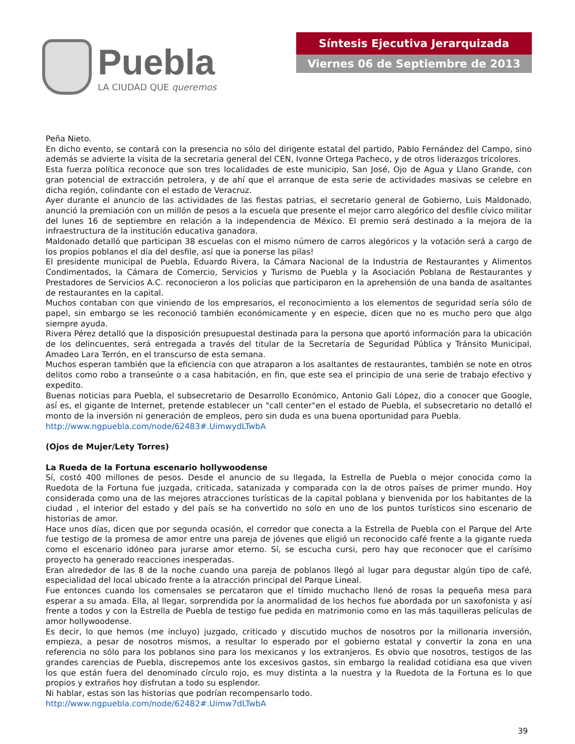Puebla
LA CIUDAD QUE queremos
Síntesis Ejecutiva Jerarquizada
Viernes 06 de Septiembre de 2013
Peña Nieto.
En dicho evento, se contará con la presencia no sólo del dirigente estatal del partido, Pablo Fernández del Campo, sino además se advierte la visita de la secretaria general del CEN, Ivonne Ortega Pacheco, y de otros liderazgos tricolores.
Esta fuerza política reconoce que son tres localidades de este municipio, San José, Ojo de Agua y Llano Grande, con gran potencial de extracción petrolera, y de ahí que el arranque de esta serie de actividades masivas se celebre en dicha región, colindante con el estado de Veracruz.
Ayer durante el anuncio de las actividades de las fiestas patrias, el secretario general de Gobierno, Luis Maldonado, anunció la premiación con un millón de pesos a la escuela que presente el mejor carro alegórico del desfile cívico militar del lunes 16 de septiembre en relación a la independencia de México. El premio será destinado a la mejora de la infraestructura de la institución educativa ganadora.
Maldonado detalló que participan 38 escuelas con el mismo número de carros alegóricos y la votación será a cargo de los propios poblanos el día del desfile, así que ia ponerse las pilas!
El presidente municipal de Puebla, Eduardo Rivera, la Cámara Nacional de la Industria de Restaurantes y Alimentos Condimentados, la Cámara de Comercio, Servicios y Turismo de Puebla y la Asociación Poblana de Restaurantes y Prestadores de Servicios A.C. reconocieron a los policías que participaron en la aprehensión de una banda de asaltantes de restaurantes en la capital.
Muchos contaban con que viniendo de los empresarios, el reconocimiento a los elementos de seguridad sería sólo de papel, sin embargo se les reconoció también económicamente y en especie, dicen que no es mucho pero que algo siempre ayuda.
Rivera Pérez detalló que la disposición presupuestal destinada para la persona que aportó información para la ubicación de los delincuentes, será entregada a través del titular de la Secretaría de Seguridad Pública y Tránsito Municipal, Amadeo Lara Terrón, en el transcurso de esta semana.
Muchos esperan también que la eficiencia con que atraparon a los asaltantes de restaurantes, también se note en otros delitos como robo a transeúnte o a casa habitación, en fin, que este sea el principio de una serie de trabajo efectivo y expedito.
Buenas noticias para Puebla, el subsecretario de Desarrollo Económico, Antonio Gali López, dio a conocer que Google, así es, el gigante de Internet, pretende establecer un "call center"en el estado de Puebla, el subsecretario no detalló el monto de la inversión ni generación de empleos, pero sin duda es una buena oportunidad para Puebla.
http://www.ngpuebla.com/node/62483#.UimwydLTwbA
(Ojos de Mujer/Lety Torres)
La Rueda de la Fortuna escenario hollywoodense
Sí, costó 400 millones de pesos. Desde el anuncio de su llegada, la Estrella de Puebla o mejor conocida como la Ruedota de la Fortuna fue juzgada, criticada, satanizada y comparada con la de otros países de primer mundo. Hoy considerada como una de las mejores atracciones turísticas de la capital poblana y bienvenida por los habitantes de la ciudad , el interior del estado y del país se ha convertido no solo en uno de los puntos turísticos sino escenario de historias de amor.
Hace unos días, dicen que por segunda ocasión, el corredor que conecta a la Estrella de Puebla con el Parque del Arte fue testigo de la promesa de amor entre una pareja de jóvenes que eligió un reconocido café frente a la gigante rueda como el escenario idóneo para jurarse amor eterno. Sí, se escucha cursi, pero hay que reconocer que el carísimo proyecto ha generado reacciones inesperadas.
Eran alrededor de las 8 de la noche cuando una pareja de poblanos llegó al lugar para degustar algún tipo de café, especialidad del local ubicado frente a la atracción principal del Parque Lineal.
Fue entonces cuando los comensales se percataron que el tímido muchacho llenó de rosas la pequeña mesa para esperar a su amada. Ella, al llegar, sorprendida por la anormalidad de los hechos fue abordada por un saxofonista y así frente a todos y con la Estrella de Puebla de testigo fue pedida en matrimonio como en las más taquilleras películas de amor hollywoodense.
Es decir, lo que hemos (me incluyo) juzgado, criticado y discutido muchos de nosotros por la millonaria inversión, empieza, a pesar de nosotros mismos, a resultar lo esperado por el gobierno estatal y convertir la zona en una referencia no sólo para los poblanos sino para los mexicanos y los extranjeros. Es obvio que nosotros, testigos de las grandes carencias de Puebla, discrepemos ante los excesivos gastos, sin embargo la realidad cotidiana esa que viven los que están fuera del denominado círculo rojo, es muy distinta a la nuestra y la Ruedota de la Fortuna es lo que propios y extraños hoy disfrutan a todo su esplendor.
Ni hablar, estas son las historias que podrían recompensarlo todo.
http://www.ngpuebla.com/node/62482#.Uimw7dLTwbA
39